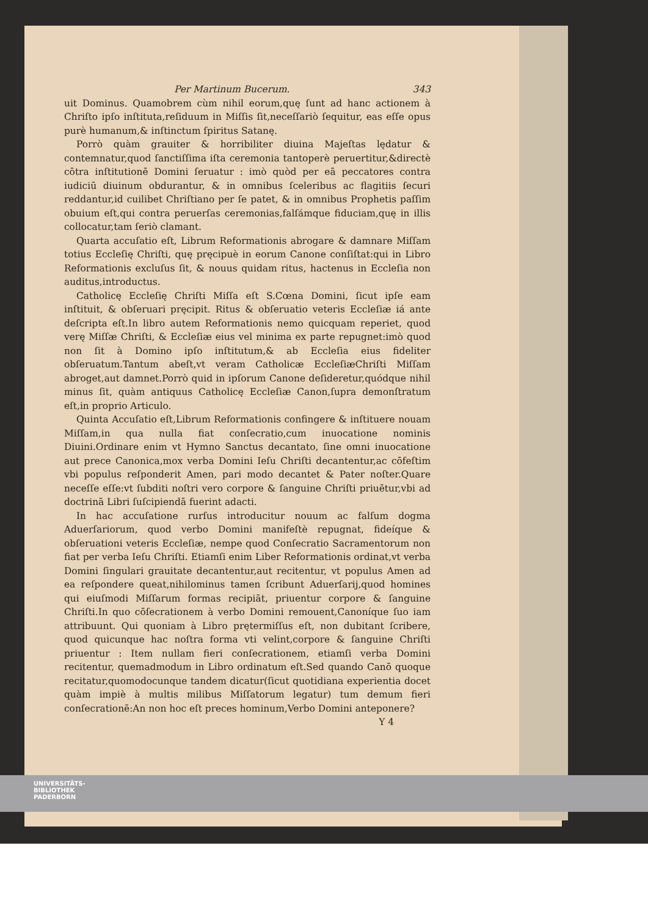Per Martinum Bucerum. 343
uit Dominus. Quamobrem cùm nihil eorum,quę ſunt ad hanc actionem à Chriſto ipſo inſtituta,reſiduum in Miſſis ſit,neceſſariò ſequitur, eas eſſe opus purè humanum,& inſtinctum ſpiritus Satanę.
Porrò quàm grauiter & horribiliter diuina Majeſtas lędatur & contemnatur,quod ſanctiſſima iſta ceremonia tantoperè peruertitur,&directè cōtra inſtitutionē Domini ſeruatur : imò quòd per eā peccatores contra iudiciū diuinum obdurantur, & in omnibus ſceleribus ac flagitiis ſecuri reddantur,id cuilibet Chriſtiano per ſe patet, & in omnibus Prophetis paſſim obuium eſt,qui contra peruerſas ceremonias,falſámque fiduciam,quę in illis collocatur,tam ſeriò clamant.
Quarta accuſatio eſt, Librum Reformationis abrogare & damnare Miſſam totius Eccleſię Chriſti, quę pręcipuè in eorum Canone conſiſtat:qui in Libro Reformationis excluſus ſit, & nouus quidam ritus, hactenus in Eccleſia non auditus,introductus.
Catholicę Eccleſię Chriſti Miſſa eſt S.Cœna Domini, ſicut ipſe eam inſtituit, & obſeruari pręcipit. Ritus & obſeruatio veteris Eccleſiæ iá ante deſcripta eſt.In libro autem Reformationis nemo quicquam reperiet, quod verę Miſſæ Chriſti, & Eccleſiæ eius vel minima ex parte repugnet:imò quod non ſit à Domino ipſo inſtitutum,& ab Eccleſia eius fideliter obſeruatum.Tantum abeſt,vt veram Catholicæ EccleſiæChriſti Miſſam abroget,aut damnet.Porrò quid in ipſorum Canone deſideretur,quódque nihil minus ſit, quàm antiquus Catholicę Eccleſiæ Canon,ſupra demonſtratum eſt,in proprio Articulo.
Quinta Accuſatio eſt,Librum Reformationis confingere & inſtituere nouam Miſſam,in qua nulla fiat conſecratio,cum inuocatione nominis Diuini.Ordinare enim vt Hymno Sanctus decantato, ſine omni inuocatione aut prece Canonica,mox verba Domini Ieſu Chriſti decantentur,ac cōfeſtim vbi populus reſponderit Amen, pari modo decantet & Pater noſter.Quare neceſſe eſſe:vt ſubditi noſtri vero corpore & ſanguine Chriſti priuētur,vbi ad doctrinā Libri ſuſcipiendā fuerint adacti.
In hac accuſatione rurſus introducitur nouum ac falſum dogma Aduerſariorum, quod verbo Domini manifeſtè repugnat, fideíque & obſeruationi veteris Eccleſiæ, nempe quod Conſecratio Sacramentorum non fiat per verba Ieſu Chriſti. Etiamſi enim Liber Reformationis ordinat,vt verba Domini ſingulari grauitate decantentur,aut recitentur, vt populus Amen ad ea reſpondere queat,nihilominus tamen ſcribunt Aduerſarij,quod homines qui eiuſmodi Miſſarum formas recipiāt, priuentur corpore & ſanguine Chriſti.In quo cōſecrationem à verbo Domini remouent,Canoníque ſuo iam attribuunt. Qui quoniam à Libro prętermiſſus eſt, non dubitant ſcribere, quod quicunque hac noſtra forma vti velint,corpore & ſanguine Chriſti priuentur : Item nullam fieri conſecrationem, etiamſi verba Domini recitentur, quemadmodum in Libro ordinatum eſt.Sed quando Canō quoque recitatur,quomodocunque tandem dicatur(ſicut quotidiana experientia docet quàm impiè à multis milibus Miſſatorum legatur) tum demum fieri conſecrationē:An non hoc eſt preces hominum,Verbo Domini anteponere?
Y 4
UNIVERSITÄTS-
BIBLIOTHEK
PADERBORN